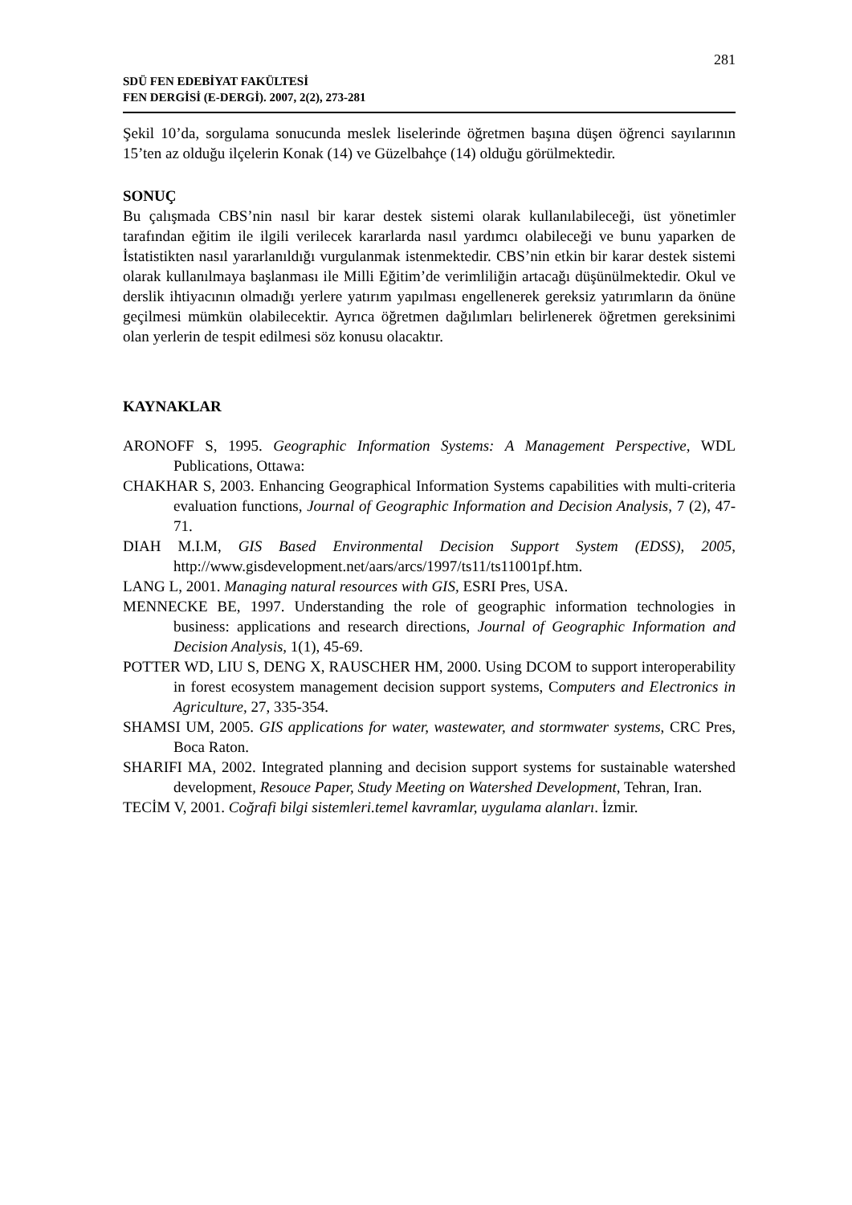281
SDÜ FEN EDEBİYAT FAKÜLTESİ
FEN DERGİSİ (E-DERGİ). 2007, 2(2), 273-281
Şekil 10’da, sorgulama sonucunda meslek liselerinde öğretmen başına düşen öğrenci sayılarının 15’ten az olduğu ilçelerin Konak (14) ve Güzelbahçe (14) olduğu görülmektedir.
SONUÇ
Bu çalışmada CBS’nin nasıl bir karar destek sistemi olarak kullanılabileceği, üst yönetimler tarafından eğitim ile ilgili verilecek kararlarda nasıl yardımcı olabileceği ve bunu yaparken de İstatistikten nasıl yararlanıldığı vurgulanmak istenmektedir. CBS’nin etkin bir karar destek sistemi olarak kullanılmaya başlanması ile Milli Eğitim’de verimliliğin artacağı düşünülmektedir. Okul ve derslik ihtiyacının olmadığı yerlere yatırım yapılması engellenerek gereksiz yatırımların da önüne geçilmesi mümkün olabilecektir. Ayrıca öğretmen dağılımları belirlenerek öğretmen gereksinimi olan yerlerin de tespit edilmesi söz konusu olacaktır.
KAYNAKLAR
ARONOFF S, 1995. Geographic Information Systems: A Management Perspective, WDL Publications, Ottawa:
CHAKHAR S, 2003. Enhancing Geographical Information Systems capabilities with multi-criteria evaluation functions, Journal of Geographic Information and Decision Analysis, 7 (2), 47-71.
DIAH M.I.M, GIS Based Environmental Decision Support System (EDSS), 2005, http://www.gisdevelopment.net/aars/arcs/1997/ts11/ts11001pf.htm.
LANG L, 2001. Managing natural resources with GIS, ESRI Pres, USA.
MENNECKE BE, 1997. Understanding the role of geographic information technologies in business: applications and research directions, Journal of Geographic Information and Decision Analysis, 1(1), 45-69.
POTTER WD, LIU S, DENG X, RAUSCHER HM, 2000. Using DCOM to support interoperability in forest ecosystem management decision support systems, Computers and Electronics in Agriculture, 27, 335-354.
SHAMSI UM, 2005. GIS applications for water, wastewater, and stormwater systems, CRC Pres, Boca Raton.
SHARIFI MA, 2002. Integrated planning and decision support systems for sustainable watershed development, Resouce Paper, Study Meeting on Watershed Development, Tehran, Iran.
TECİM V, 2001. Coğrafi bilgi sistemleri.temel kavramlar, uygulama alanları. İzmir.